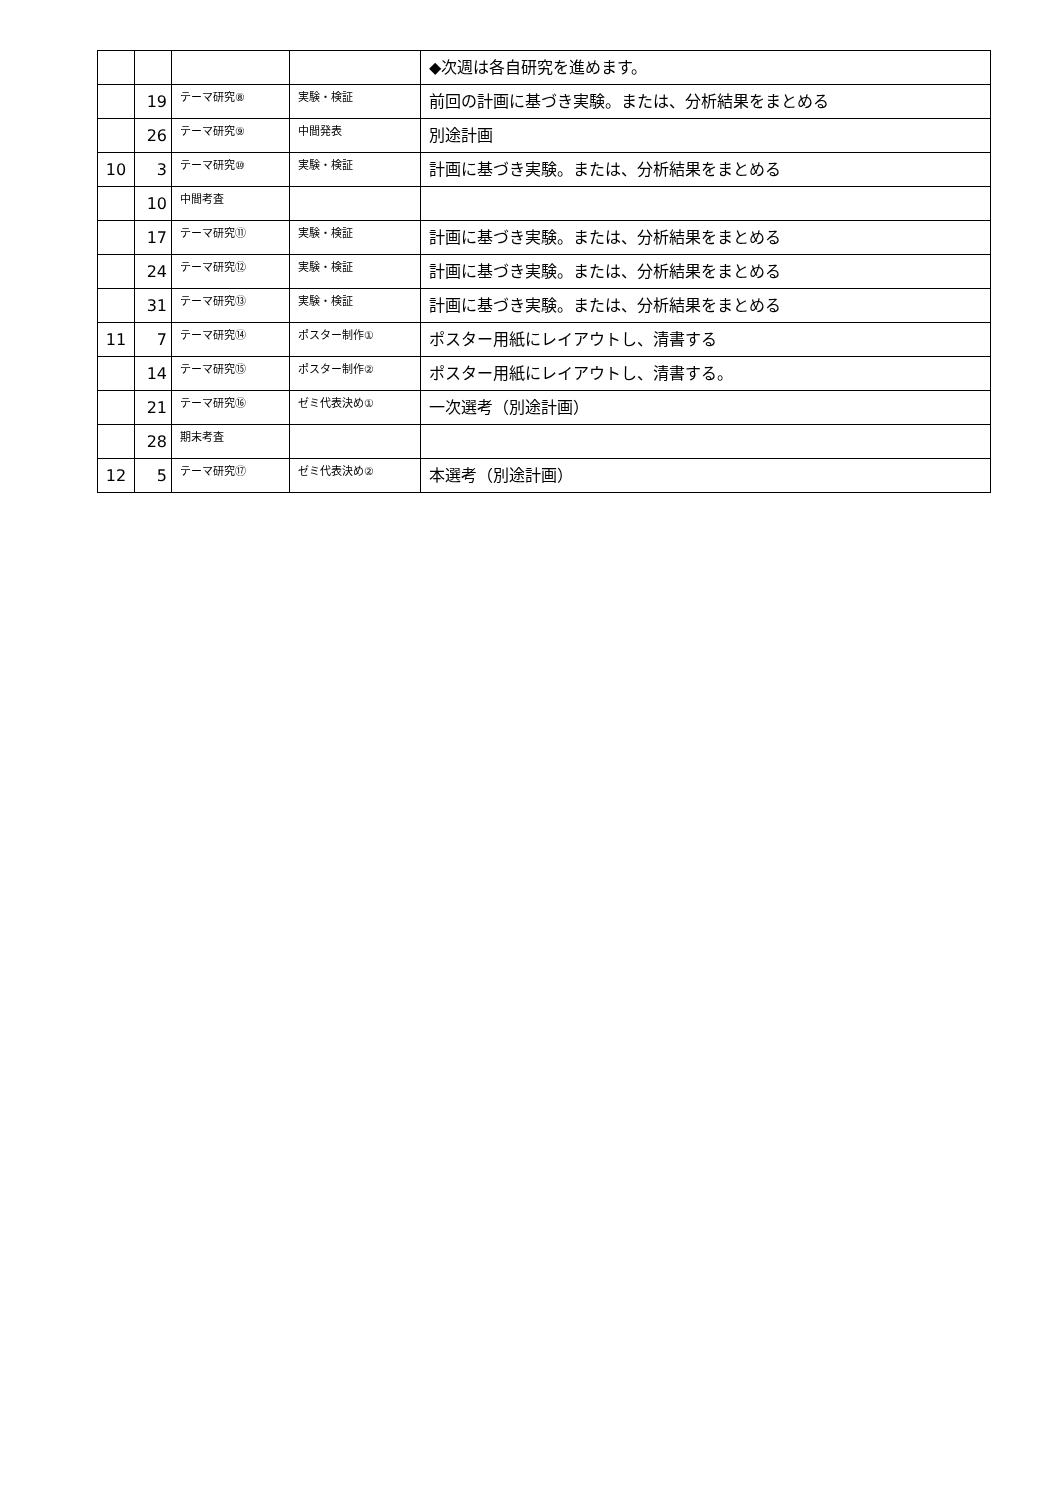| | | | | ◆次週は各自研究を進めます。 |
| | 19 | テーマ研究⑧ | 実験・検証 | 前回の計画に基づき実験。または、分析結果をまとめる |
| | 26 | テーマ研究⑨ | 中間発表 | 別途計画 |
| 10 | 3 | テーマ研究⑩ | 実験・検証 | 計画に基づき実験。または、分析結果をまとめる |
| | 10 | 中間考査 | | |
| | 17 | テーマ研究⑪ | 実験・検証 | 計画に基づき実験。または、分析結果をまとめる |
| | 24 | テーマ研究⑫ | 実験・検証 | 計画に基づき実験。または、分析結果をまとめる |
| | 31 | テーマ研究⑬ | 実験・検証 | 計画に基づき実験。または、分析結果をまとめる |
| 11 | 7 | テーマ研究⑭ | ポスター制作① | ポスター用紙にレイアウトし、清書する |
| | 14 | テーマ研究⑮ | ポスター制作② | ポスター用紙にレイアウトし、清書する。 |
| | 21 | テーマ研究⑯ | ゼミ代表決め① | 一次選考（別途計画） |
| | 28 | 期末考査 | | |
| 12 | 5 | テーマ研究⑰ | ゼミ代表決め② | 本選考（別途計画） |